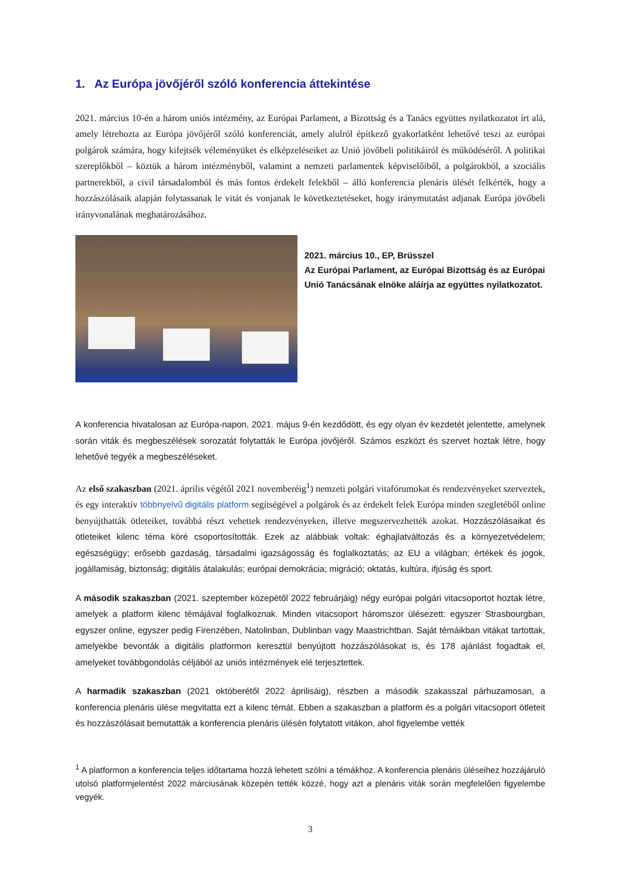1. Az Európa jövőjéről szóló konferencia áttekintése
2021. március 10-én a három uniós intézmény, az Európai Parlament, a Bizottság és a Tanács együttes nyilatkozatot írt alá, amely létrehozta az Európa jövőjéről szóló konferenciát, amely alulról építkező gyakorlatként lehetővé teszi az európai polgárok számára, hogy kifejtsék véleményüket és elképzeléseiket az Unió jövőbeli politikáiról és működéséről. A politikai szereplőkből – köztük a három intézményből, valamint a nemzeti parlamentek képviselőiből, a polgárokból, a szociális partnerekből, a civil társadalomból és más fontos érdekelt felekből – álló konferencia plenáris ülését felkérték, hogy a hozzászólásaik alapján folytassanak le vitát és vonjanak le következtetéseket, hogy iránymutatást adjanak Európa jövőbeli irányvonalának meghatározásához.
2021. március 10., EP, Brüsszel
Az Európai Parlament, az Európai Bizottság és az Európai Unió Tanácsának elnöke aláírja az együttes nyilatkozatot.
A konferencia hivatalosan az Európa-napon, 2021. május 9-én kezdődött, és egy olyan év kezdetét jelentette, amelynek során viták és megbeszélések sorozatát folytatták le Európa jövőjéről. Számos eszközt és szervet hoztak létre, hogy lehetővé tegyék a megbeszéléseket.
Az első szakaszban (2021. április végétől 2021 novemberéig<sup>1</sup>) nemzeti polgári vitafórumokat és rendezvényeket szerveztek, és egy interaktív többnyelvű digitális platform segítségével a polgárok és az érdekelt felek Európa minden szegletéből online benyújthatták ötleteiket, továbbá részt vehettek rendezvényeken, illetve megszervezhették azokat. Hozzászólásaikat és ötleteiket kilenc téma köré csoportosították. Ezek az alábbiak voltak: éghajlatváltozás és a környezetvédelem; egészségügy; erősebb gazdaság, társadalmi igazságosság és foglalkoztatás; az EU a világban; értékek és jogok, jogállamiság, biztonság; digitális átalakulás; európai demokrácia; migráció; oktatás, kultúra, ifjúság és sport.
A második szakaszban (2021. szeptember közepétől 2022 februárjáig) négy európai polgári vitacsoportot hoztak létre, amelyek a platform kilenc témájával foglalkoznak. Minden vitacsoport háromszor ülésezett: egyszer Strasbourgban, egyszer online, egyszer pedig Firenzében, Natolinban, Dublinban vagy Maastrichtban. Saját témáikban vitákat tartottak, amelyekbe bevonták a digitális platformon keresztül benyújtott hozzászólásokat is, és 178 ajánlást fogadtak el, amelyeket továbbgondolás céljából az uniós intézmények elé terjesztettek.
A harmadik szakaszban (2021 októberétől 2022 áprilisáig), részben a második szakasszal párhuzamosan, a konferencia plenáris ülése megvitatta ezt a kilenc témát. Ebben a szakaszban a platform és a polgári vitacsoport ötleteit és hozzászólásait bemutatták a konferencia plenáris ülésén folytatott vitákon, ahol figyelembe vették
<sup>1</sup> A platformon a konferencia teljes időtartama hozzá lehetett szólni a témákhoz. A konferencia plenáris üléseihez hozzájáruló utolsó platformjelentést 2022 márciusának közepén tették közzé, hogy azt a plenáris viták során megfelelően figyelembe vegyék.
3